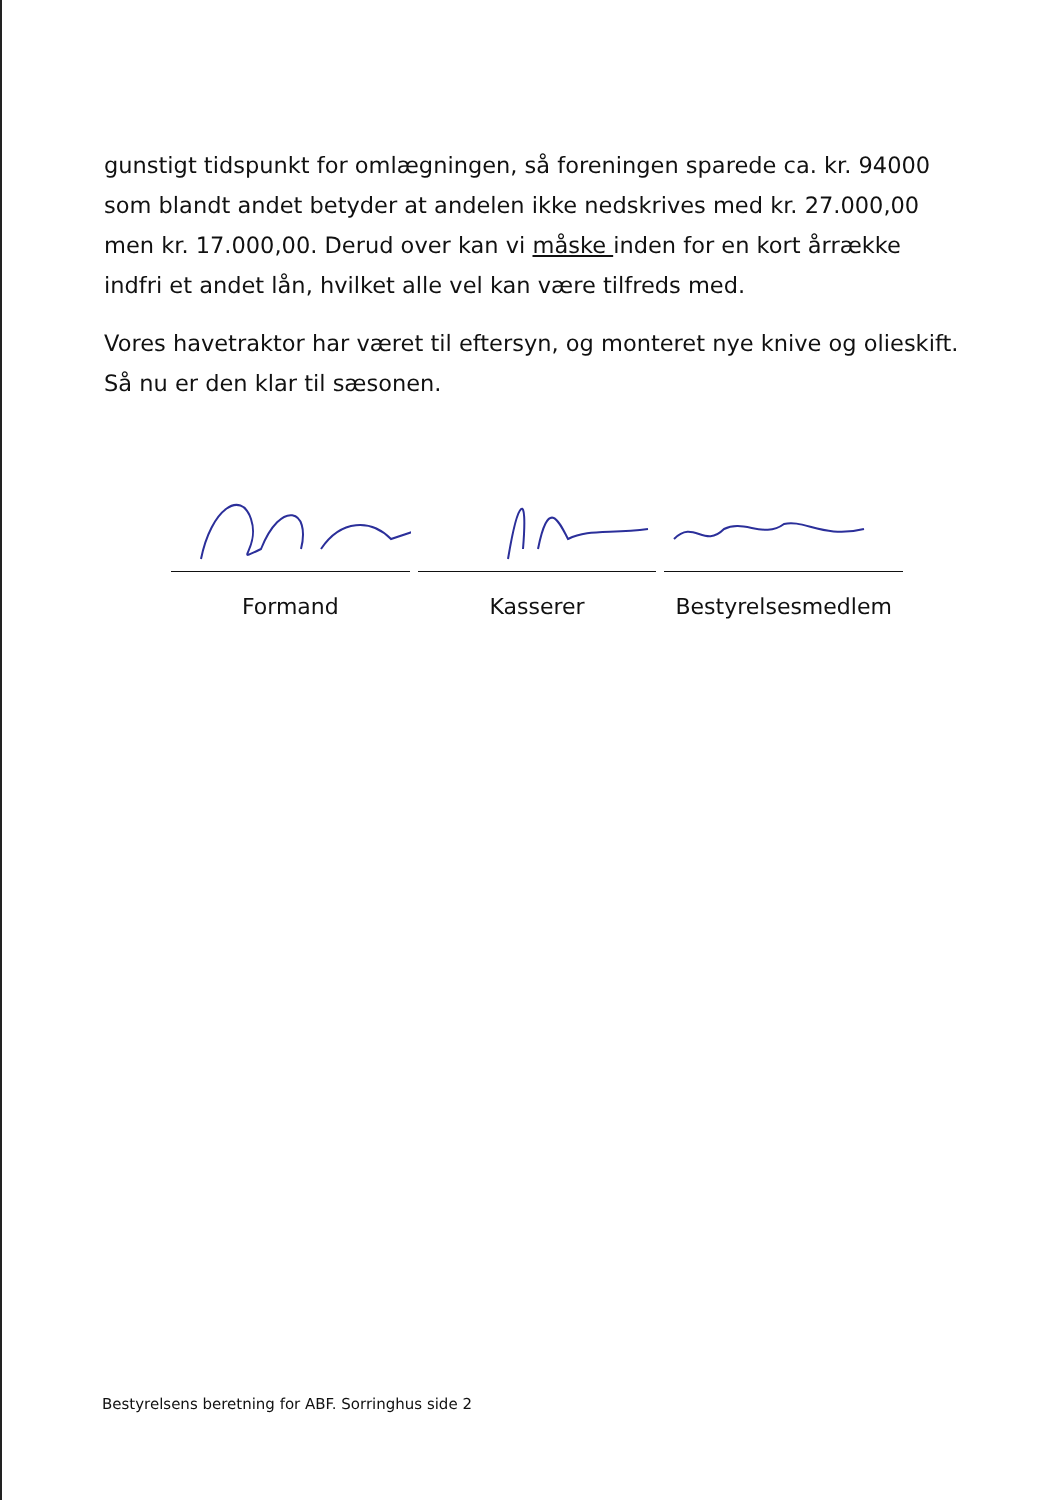gunstigt tidspunkt for omlægningen, så foreningen sparede ca. kr. 94000 som blandt andet betyder at andelen ikke nedskrives med kr. 27.000,00 men kr. 17.000,00. Derud over kan vi måske inden for en kort årrække indfri et andet lån, hvilket alle vel kan være tilfreds med.
Vores havetraktor har været til eftersyn, og monteret nye knive og olieskift. Så nu er den klar til sæsonen.
Formand Kasserer Bestyrelsesmedlem
Bestyrelsens beretning for ABF. Sorringhus side 2